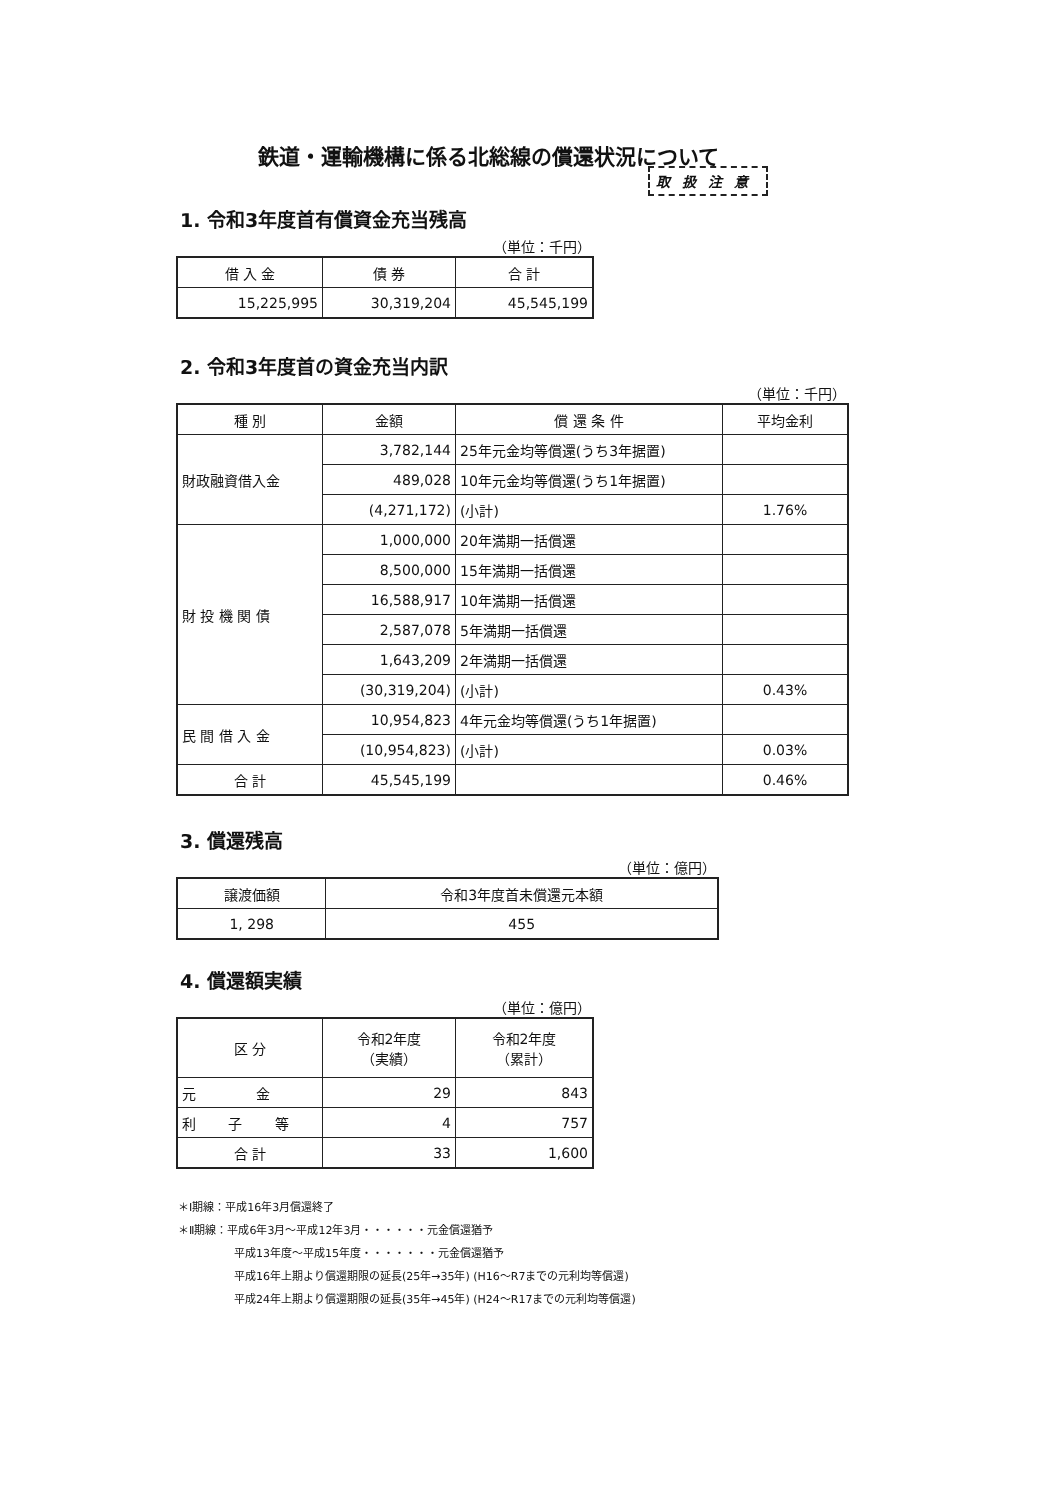鉄道・運輸機構に係る北総線の償還状況について
取扱注意
1. 令和3年度首有償資金充当残高
（単位：千円）
| 借 入 金 | 債 券 | 合 計 |
| --- | --- | --- |
| 15,225,995 | 30,319,204 | 45,545,199 |
2. 令和3年度首の資金充当内訳
（単位：千円）
| 種 別 | 金額 | 償 還 条 件 | 平均金利 |
| --- | --- | --- | --- |
| 財政融資借入金 | 3,782,144 | 25年元金均等償還(うち3年据置) | |
| | 489,028 | 10年元金均等償還(うち1年据置) | |
| | (4,271,172) | (小計) | 1.76% |
| 財 投 機 関 債 | 1,000,000 | 20年満期一括償還 | |
| | 8,500,000 | 15年満期一括償還 | |
| | 16,588,917 | 10年満期一括償還 | |
| | 2,587,078 | 5年満期一括償還 | |
| | 1,643,209 | 2年満期一括償還 | |
| | (30,319,204) | (小計) | 0.43% |
| 民 間 借 入 金 | 10,954,823 | 4年元金均等償還(うち1年据置) | |
| | (10,954,823) | (小計) | 0.03% |
| 合 計 | 45,545,199 | | 0.46% |
3. 償還残高
（単位：億円）
| 譲渡価額 | 令和3年度首未償還元本額 |
| --- | --- |
| 1, 298 | 455 |
4. 償還額実績
（単位：億円）
| 区 分 | 令和2年度 （実績） | 令和2年度 （累計） |
| --- | --- | --- |
| 元 金 | 29 | 843 |
| 利 子 等 | 4 | 757 |
| 合 計 | 33 | 1,600 |
＊Ⅰ期線：平成16年3月償還終了
＊Ⅱ期線：平成6年3月～平成12年3月・・・・・・元金償還猶予
平成13年度～平成15年度・・・・・・・元金償還猶予
平成16年上期より償還期限の延長(25年→35年) (H16～R7までの元利均等償還)
平成24年上期より償還期限の延長(35年→45年) (H24～R17までの元利均等償還)